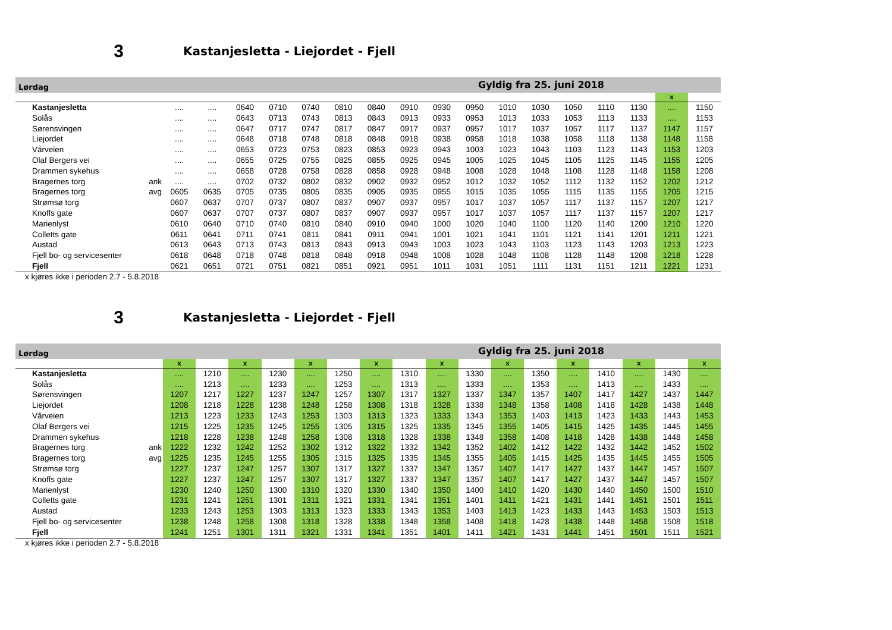3 Kastanjesletta - Liejordet - Fjell
| Lørdag | | Gyldig fra 25. juni 2018 | | | | | | | | | | | | | | | | |
| | | | | | | | | | | | | | | | | | x | |
| Kastanjesletta | | .... | .... | 0640 | 0710 | 0740 | 0810 | 0840 | 0910 | 0930 | 0950 | 1010 | 1030 | 1050 | 1110 | 1130 | .... | 1150 |
| Solås | | .... | .... | 0643 | 0713 | 0743 | 0813 | 0843 | 0913 | 0933 | 0953 | 1013 | 1033 | 1053 | 1113 | 1133 | .... | 1153 |
| Sørensvingen | | .... | .... | 0647 | 0717 | 0747 | 0817 | 0847 | 0917 | 0937 | 0957 | 1017 | 1037 | 1057 | 1117 | 1137 | 1147 | 1157 |
| Liejordet | | .... | .... | 0648 | 0718 | 0748 | 0818 | 0848 | 0918 | 0938 | 0958 | 1018 | 1038 | 1058 | 1118 | 1138 | 1148 | 1158 |
| Vårveien | | .... | .... | 0653 | 0723 | 0753 | 0823 | 0853 | 0923 | 0943 | 1003 | 1023 | 1043 | 1103 | 1123 | 1143 | 1153 | 1203 |
| Olaf Bergers vei | | .... | .... | 0655 | 0725 | 0755 | 0825 | 0855 | 0925 | 0945 | 1005 | 1025 | 1045 | 1105 | 1125 | 1145 | 1155 | 1205 |
| Drammen sykehus | | .... | .... | 0658 | 0728 | 0758 | 0828 | 0858 | 0928 | 0948 | 1008 | 1028 | 1048 | 1108 | 1128 | 1148 | 1158 | 1208 |
| Bragernes torg | ank | .... | .... | 0702 | 0732 | 0802 | 0832 | 0902 | 0932 | 0952 | 1012 | 1032 | 1052 | 1112 | 1132 | 1152 | 1202 | 1212 |
| Bragernes torg | avg | 0605 | 0635 | 0705 | 0735 | 0805 | 0835 | 0905 | 0935 | 0955 | 1015 | 1035 | 1055 | 1115 | 1135 | 1155 | 1205 | 1215 |
| Strømsø torg | | 0607 | 0637 | 0707 | 0737 | 0807 | 0837 | 0907 | 0937 | 0957 | 1017 | 1037 | 1057 | 1117 | 1137 | 1157 | 1207 | 1217 |
| Knoffs gate | | 0607 | 0637 | 0707 | 0737 | 0807 | 0837 | 0907 | 0937 | 0957 | 1017 | 1037 | 1057 | 1117 | 1137 | 1157 | 1207 | 1217 |
| Marienlyst | | 0610 | 0640 | 0710 | 0740 | 0810 | 0840 | 0910 | 0940 | 1000 | 1020 | 1040 | 1100 | 1120 | 1140 | 1200 | 1210 | 1220 |
| Colletts gate | | 0611 | 0641 | 0711 | 0741 | 0811 | 0841 | 0911 | 0941 | 1001 | 1021 | 1041 | 1101 | 1121 | 1141 | 1201 | 1211 | 1221 |
| Austad | | 0613 | 0643 | 0713 | 0743 | 0813 | 0843 | 0913 | 0943 | 1003 | 1023 | 1043 | 1103 | 1123 | 1143 | 1203 | 1213 | 1223 |
| Fjell bo- og servicesenter | | 0618 | 0648 | 0718 | 0748 | 0818 | 0848 | 0918 | 0948 | 1008 | 1028 | 1048 | 1108 | 1128 | 1148 | 1208 | 1218 | 1228 |
| Fjell | | 0621 | 0651 | 0721 | 0751 | 0821 | 0851 | 0921 | 0951 | 1011 | 1031 | 1051 | 1111 | 1131 | 1151 | 1211 | 1221 | 1231 |
x kjøres ikke i perioden 2.7 - 5.8.2018
3 Kastanjesletta - Liejordet - Fjell
| Lørdag | | Gyldig fra 25. juni 2018 | | | | | | | | | | | | | | | | |
| | | x | | x | | x | | x | | x | | x | | x | | x | | x |
| Kastanjesletta | | .... | 1210 | .... | 1230 | .... | 1250 | .... | 1310 | .... | 1330 | .... | 1350 | .... | 1410 | .... | 1430 | .... |
| Solås | | .... | 1213 | .... | 1233 | .... | 1253 | .... | 1313 | .... | 1333 | .... | 1353 | .... | 1413 | .... | 1433 | .... |
| Sørensvingen | | 1207 | 1217 | 1227 | 1237 | 1247 | 1257 | 1307 | 1317 | 1327 | 1337 | 1347 | 1357 | 1407 | 1417 | 1427 | 1437 | 1447 |
| Liejordet | | 1208 | 1218 | 1228 | 1238 | 1248 | 1258 | 1308 | 1318 | 1328 | 1338 | 1348 | 1358 | 1408 | 1418 | 1428 | 1438 | 1448 |
| Vårveien | | 1213 | 1223 | 1233 | 1243 | 1253 | 1303 | 1313 | 1323 | 1333 | 1343 | 1353 | 1403 | 1413 | 1423 | 1433 | 1443 | 1453 |
| Olaf Bergers vei | | 1215 | 1225 | 1235 | 1245 | 1255 | 1305 | 1315 | 1325 | 1335 | 1345 | 1355 | 1405 | 1415 | 1425 | 1435 | 1445 | 1455 |
| Drammen sykehus | | 1218 | 1228 | 1238 | 1248 | 1258 | 1308 | 1318 | 1328 | 1338 | 1348 | 1358 | 1408 | 1418 | 1428 | 1438 | 1448 | 1458 |
| Bragernes torg | ank | 1222 | 1232 | 1242 | 1252 | 1302 | 1312 | 1322 | 1332 | 1342 | 1352 | 1402 | 1412 | 1422 | 1432 | 1442 | 1452 | 1502 |
| Bragernes torg | avg | 1225 | 1235 | 1245 | 1255 | 1305 | 1315 | 1325 | 1335 | 1345 | 1355 | 1405 | 1415 | 1425 | 1435 | 1445 | 1455 | 1505 |
| Strømsø torg | | 1227 | 1237 | 1247 | 1257 | 1307 | 1317 | 1327 | 1337 | 1347 | 1357 | 1407 | 1417 | 1427 | 1437 | 1447 | 1457 | 1507 |
| Knoffs gate | | 1227 | 1237 | 1247 | 1257 | 1307 | 1317 | 1327 | 1337 | 1347 | 1357 | 1407 | 1417 | 1427 | 1437 | 1447 | 1457 | 1507 |
| Marienlyst | | 1230 | 1240 | 1250 | 1300 | 1310 | 1320 | 1330 | 1340 | 1350 | 1400 | 1410 | 1420 | 1430 | 1440 | 1450 | 1500 | 1510 |
| Colletts gate | | 1231 | 1241 | 1251 | 1301 | 1311 | 1321 | 1331 | 1341 | 1351 | 1401 | 1411 | 1421 | 1431 | 1441 | 1451 | 1501 | 1511 |
| Austad | | 1233 | 1243 | 1253 | 1303 | 1313 | 1323 | 1333 | 1343 | 1353 | 1403 | 1413 | 1423 | 1433 | 1443 | 1453 | 1503 | 1513 |
| Fjell bo- og servicesenter | | 1238 | 1248 | 1258 | 1308 | 1318 | 1328 | 1338 | 1348 | 1358 | 1408 | 1418 | 1428 | 1438 | 1448 | 1458 | 1508 | 1518 |
| Fjell | | 1241 | 1251 | 1301 | 1311 | 1321 | 1331 | 1341 | 1351 | 1401 | 1411 | 1421 | 1431 | 1441 | 1451 | 1501 | 1511 | 1521 |
x kjøres ikke i perioden 2.7 - 5.8.2018